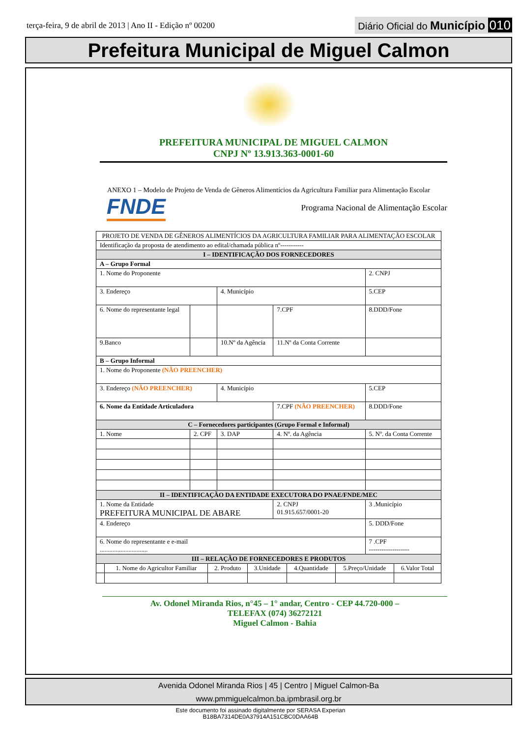terça-feira, 9 de abril de 2013 | Ano II - Edição nº 00200
Diário Oficial do Município 010
Prefeitura Municipal de Miguel Calmon
PREFEITURA MUNICIPAL DE MIGUEL CALMON
CNPJ Nº 13.913.363-0001-60
ANEXO 1 – Modelo de Projeto de Venda de Gêneros Alimentícios da Agricultura Familiar para Alimentação Escolar
FNDE
Programa Nacional de Alimentação Escolar
| PROJETO DE VENDA DE GÊNEROS ALIMENTÍCIOS DA AGRICULTURA FAMILIAR PARA ALIMENTAÇÃO ESCOLAR | | | | |
| Identificação da proposta de atendimento ao edital/chamada pública nº----------- | | | | |
| I – IDENTIFICAÇÃO DOS FORNECEDORES | | | | |
| A – Grupo Formal | | | | |
| 1. Nome do Proponente | | | | 2. CNPJ |
| 3. Endereço | | 4. Município | | 5.CEP |
| 6. Nome do representante legal | | | 7.CPF | 8.DDD/Fone |
| 9.Banco | | 10.Nº da Agência | 11.Nº da Conta Corrente | |
| B – Grupo Informal | | | | |
| 1. Nome do Proponente (NÃO PREENCHER) | | | | |
| 3. Endereço (NÃO PREENCHER) | | 4. Município | | 5.CEP |
| 6. Nome da Entidade Articuladora | | | 7.CPF (NÃO PREENCHER) | 8.DDD/Fone |
| C – Fornecedores participantes (Grupo Formal e Informal) | | | | |
| 1. Nome | 2. CPF | 3. DAP | 4. Nº. da Agência | 5. Nº. da Conta Corrente |
| II – IDENTIFICAÇÃO DA ENTIDADE EXECUTORA DO PNAE/FNDE/MEC | | | | |
| 1. Nome da Entidade PREFEITURA MUNICIPAL DE ABARE | | | 2. CNPJ 01.915.657/0001-20 | 3 .Município |
| 4. Endereço | | | | 5. DDD/Fone |
| 6. Nome do representante e e-mail .............................. | | | | 7 .CPF ------------------- |
| III – RELAÇÃO DE FORNECEDORES E PRODUTOS | | | | | | |
| | 1. Nome do Agricultor Familiar | 2. Produto | 3.Unidade | 4.Quantidade | 5.Preço/Unidade | 6.Valor Total |
Av. Odonel Miranda Rios, n°45 – 1° andar, Centro - CEP 44.720-000 –
TELEFAX (074) 36272121
Miguel Calmon - Bahia
Avenida Odonel Miranda Rios | 45 | Centro | Miguel Calmon-Ba
www.pmmiguelcalmon.ba.ipmbrasil.org.br
Este documento foi assinado digitalmente por SERASA Experian
B18BA7314DE0A37914A151CBC0DAA64B